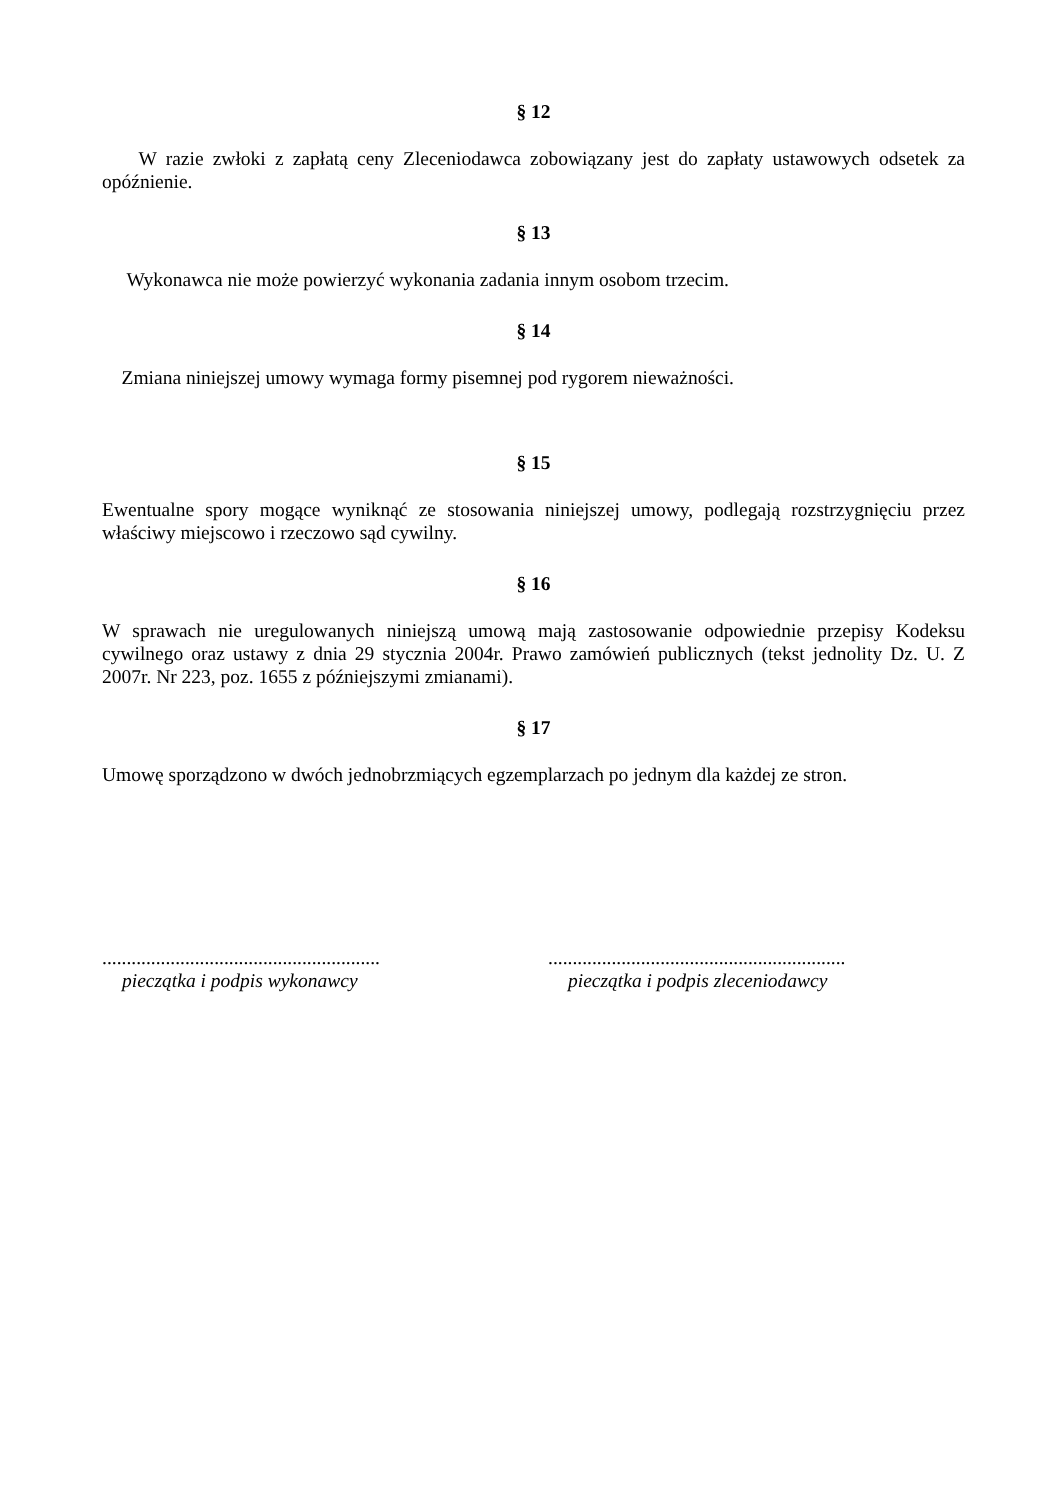§ 12
W razie zwłoki z zapłatą ceny Zleceniodawca zobowiązany jest do zapłaty ustawowych odsetek za opóźnienie.
§ 13
Wykonawca nie może powierzyć wykonania zadania innym osobom trzecim.
§ 14
Zmiana niniejszej umowy wymaga formy pisemnej pod rygorem nieważności.
§ 15
Ewentualne spory mogące wyniknąć ze stosowania niniejszej umowy, podlegają rozstrzygnięciu przez właściwy miejscowo i rzeczowo sąd cywilny.
§ 16
W sprawach nie uregulowanych niniejszą umową mają zastosowanie odpowiednie przepisy Kodeksu cywilnego oraz ustawy z dnia 29 stycznia 2004r. Prawo zamówień publicznych (tekst jednolity Dz. U. Z 2007r. Nr 223, poz. 1655 z późniejszymi zmianami).
§ 17
Umowę sporządzono w dwóch jednobrzmiących egzemplarzach po jednym dla każdej ze stron.
.........................................................
pieczątka i podpis wykonawcy
.............................................................
pieczątka i podpis zleceniodawcy